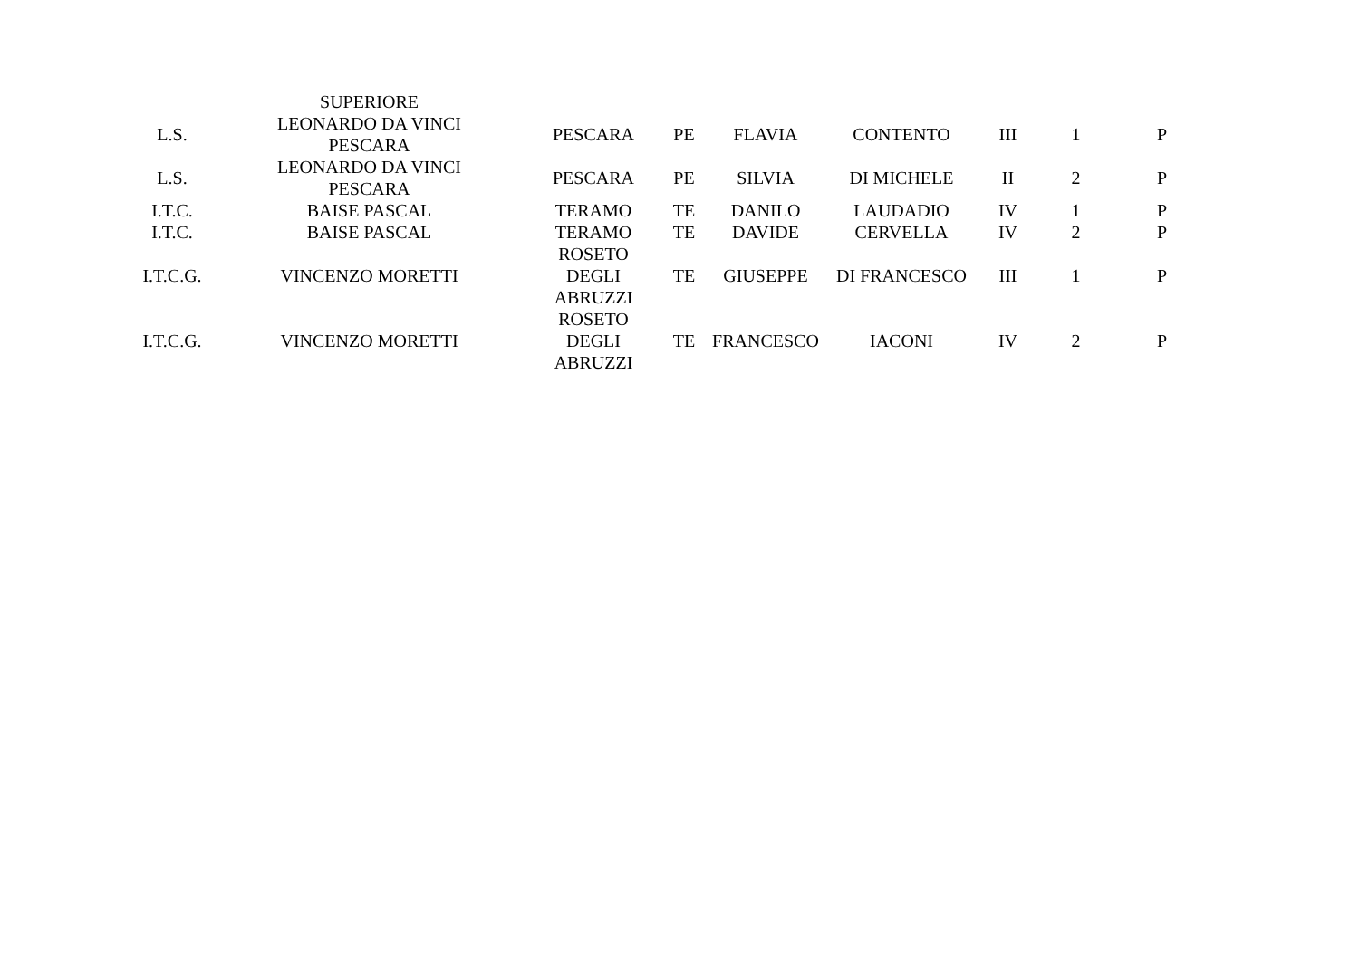| | SUPERIORE | | | | | | | |
| L.S. | LEONARDO DA VINCI PESCARA | PESCARA | PE | FLAVIA | CONTENTO | III | 1 | P |
| L.S. | LEONARDO DA VINCI PESCARA | PESCARA | PE | SILVIA | DI MICHELE | II | 2 | P |
| I.T.C. | BAISE PASCAL | TERAMO | TE | DANILO | LAUDADIO | IV | 1 | P |
| I.T.C. | BAISE PASCAL | TERAMO | TE | DAVIDE | CERVELLA | IV | 2 | P |
| I.T.C.G. | VINCENZO MORETTI | ROSETO DEGLI ABRUZZI | TE | GIUSEPPE | DI FRANCESCO | III | 1 | P |
| I.T.C.G. | VINCENZO MORETTI | ROSETO DEGLI ABRUZZI | TE | FRANCESCO | IACONI | IV | 2 | P |